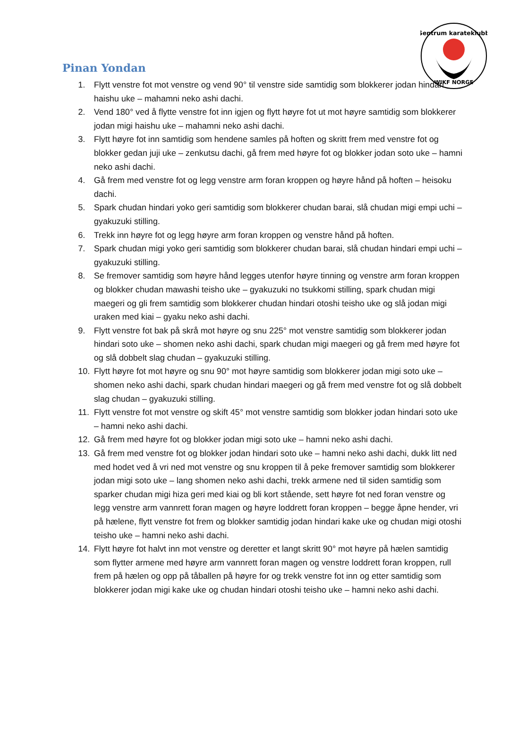Sentrum karateklubb
WIKF NORGE
Pinan Yondan
1. Flytt venstre fot mot venstre og vend 90° til venstre side samtidig som blokkerer jodan hindari haishu uke – mahamni neko ashi dachi.
2. Vend 180° ved å flytte venstre fot inn igjen og flytt høyre fot ut mot høyre samtidig som blokkerer jodan migi haishu uke – mahamni neko ashi dachi.
3. Flytt høyre fot inn samtidig som hendene samles på hoften og skritt frem med venstre fot og blokker gedan juji uke – zenkutsu dachi, gå frem med høyre fot og blokker jodan soto uke – hamni neko ashi dachi.
4. Gå frem med venstre fot og legg venstre arm foran kroppen og høyre hånd på hoften – heisoku dachi.
5. Spark chudan hindari yoko geri samtidig som blokkerer chudan barai, slå chudan migi empi uchi – gyakuzuki stilling.
6. Trekk inn høyre fot og legg høyre arm foran kroppen og venstre hånd på hoften.
7. Spark chudan migi yoko geri samtidig som blokkerer chudan barai, slå chudan hindari empi uchi – gyakuzuki stilling.
8. Se fremover samtidig som høyre hånd legges utenfor høyre tinning og venstre arm foran kroppen og blokker chudan mawashi teisho uke – gyakuzuki no tsukkomi stilling, spark chudan migi maegeri og gli frem samtidig som blokkerer chudan hindari otoshi teisho uke og slå jodan migi uraken med kiai – gyaku neko ashi dachi.
9. Flytt venstre fot bak på skrå mot høyre og snu 225° mot venstre samtidig som blokkerer jodan hindari soto uke – shomen neko ashi dachi, spark chudan migi maegeri og gå frem med høyre fot og slå dobbelt slag chudan – gyakuzuki stilling.
10. Flytt høyre fot mot høyre og snu 90° mot høyre samtidig som blokkerer jodan migi soto uke – shomen neko ashi dachi, spark chudan hindari maegeri og gå frem med venstre fot og slå dobbelt slag chudan – gyakuzuki stilling.
11. Flytt venstre fot mot venstre og skift 45° mot venstre samtidig som blokker jodan hindari soto uke – hamni neko ashi dachi.
12. Gå frem med høyre fot og blokker jodan migi soto uke – hamni neko ashi dachi.
13. Gå frem med venstre fot og blokker jodan hindari soto uke – hamni neko ashi dachi, dukk litt ned med hodet ved å vri ned mot venstre og snu kroppen til å peke fremover samtidig som blokkerer jodan migi soto uke – lang shomen neko ashi dachi, trekk armene ned til siden samtidig som sparker chudan migi hiza geri med kiai og bli kort stående, sett høyre fot ned foran venstre og legg venstre arm vannrett foran magen og høyre loddrett foran kroppen – begge åpne hender, vri på hælene, flytt venstre fot frem og blokker samtidig jodan hindari kake uke og chudan migi otoshi teisho uke – hamni neko ashi dachi.
14. Flytt høyre fot halvt inn mot venstre og deretter et langt skritt 90° mot høyre på hælen samtidig som flytter armene med høyre arm vannrett foran magen og venstre loddrett foran kroppen, rull frem på hælen og opp på tåballen på høyre for og trekk venstre fot inn og etter samtidig som blokkerer jodan migi kake uke og chudan hindari otoshi teisho uke – hamni neko ashi dachi.